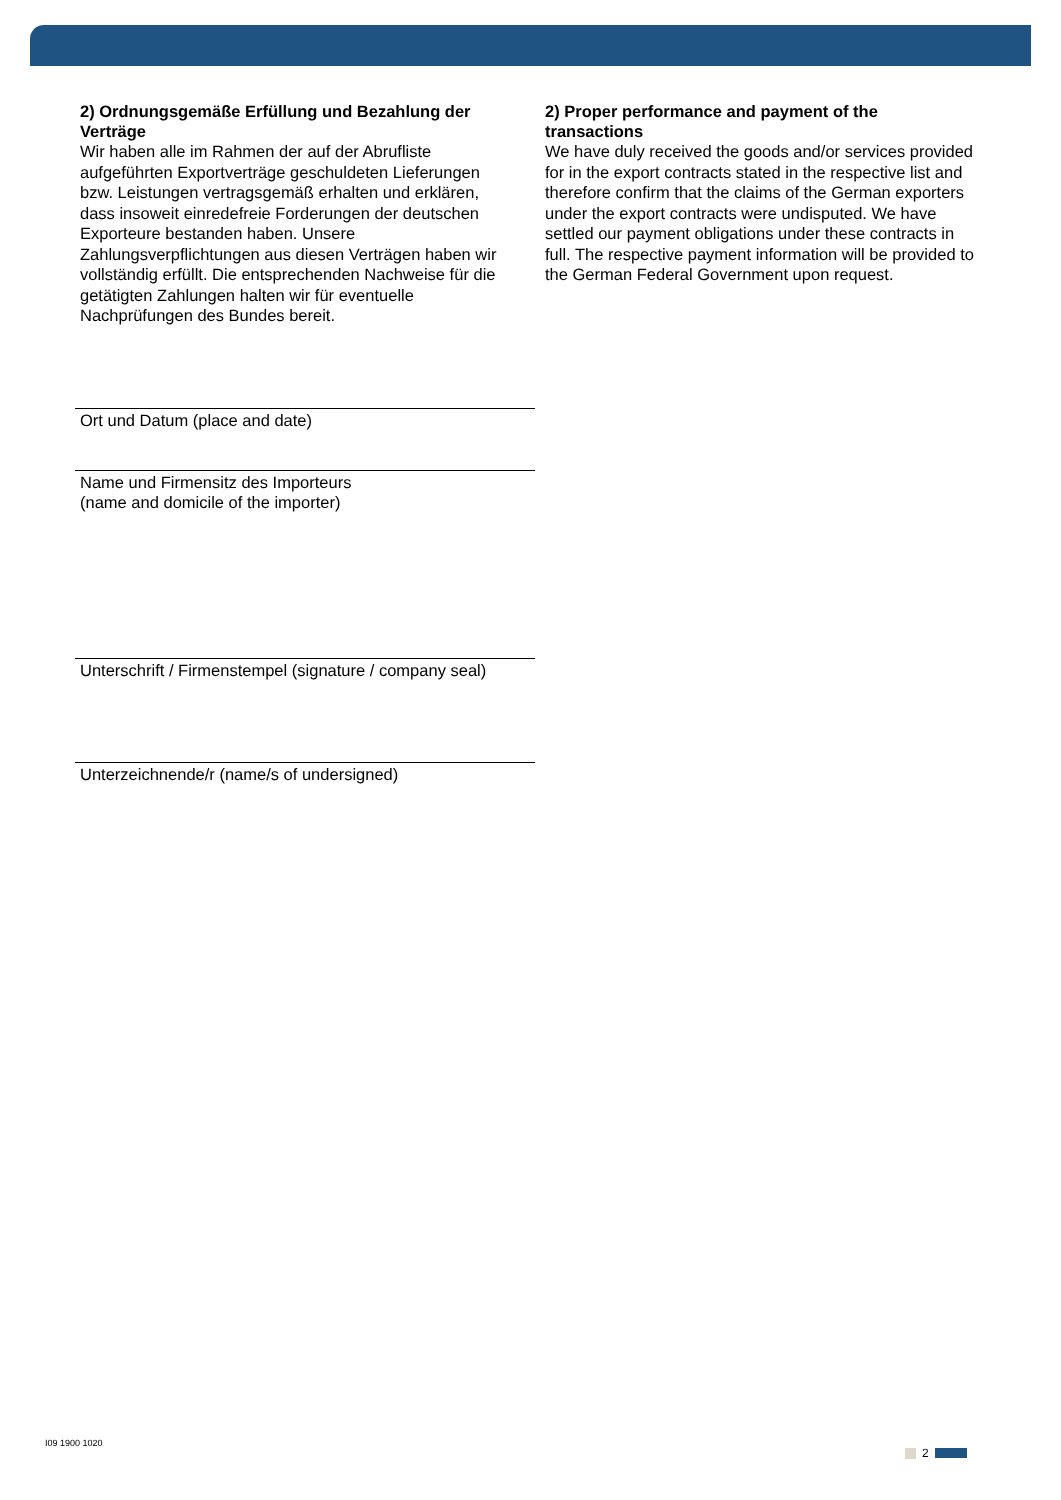2) Ordnungsgemäße Erfüllung und Bezahlung der Verträge
Wir haben alle im Rahmen der auf der Abrufliste aufgeführten Exportverträge geschuldeten Lieferungen bzw. Leistungen vertragsgemäß erhalten und erklären, dass insoweit einredefreie Forderungen der deutschen Exporteure bestanden haben. Unsere Zahlungsverpflichtungen aus diesen Verträgen haben wir vollständig erfüllt. Die entsprechenden Nachweise für die getätigten Zahlungen halten wir für eventuelle Nachprüfungen des Bundes bereit.
2) Proper performance and payment of the transactions
We have duly received the goods and/or services provided for in the export contracts stated in the respective list and therefore confirm that the claims of the German exporters under the export contracts were undisputed. We have settled our payment obligations under these contracts in full. The respective payment information will be provided to the German Federal Government upon request.
Ort und Datum (place and date)
Name und Firmensitz des Importeurs
(name and domicile of the importer)
Unterschrift / Firmenstempel (signature / company seal)
Unterzeichnende/r (name/s of undersigned)
I09 1900 1020
2